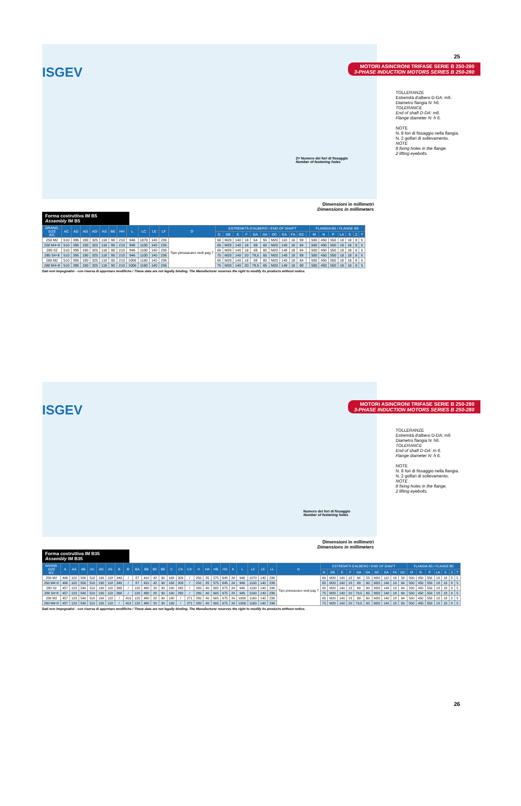25
ISGEV
Z= Numero dei fori di fissaggio
Number of fastening holes
MOTORI ASINCRONI TRIFASE SERIE B 250-280
3-PHASE INDUCTION MOTORS SERIES B 250-280
TOLLERANZE
Estremità d'albero D-DA: m6.
Diametro flangia N: h6.
TOLERANCE
End of shaft D-DA: m6.
Flange diameter N: h 6.
NOTE
N. 8 fori di fissaggio nella flangia.
N. 2 golfari di sollevamento.
NOTE
8 fixing holes in the flange.
2 lifting eyebolts.
Dimensioni in millimetri
Dimensions in millimeters
Forma costruttiva IM B5
Assembly IM B5
| GRAND. SIZE IEC | AC | AD | AG | AG' | AS | BE | HH | L | LC | LE | LF | O | ESTREMITÀ D'ALBERO / END OF SHAFT | | | | | | | | | | | FLANGIA B5 / FLANGE B5 | | | | | | |
| --- | --- | --- | --- | --- | --- | --- | --- | --- | --- | --- | --- | --- | --- | --- | --- | --- | --- | --- | --- | --- | --- | --- | --- | --- | --- | --- | --- | --- | --- | --- |
| | | | | | | | | | | | | | D | DB | E | F | GA | DA | DC | EA | FA | GC | | M | N | P | LA | S | Z | T |
| 250 M2 | 510 | 395 | 190 | 325 | 118 | 90 | 210 | 946 | 1070 | 140 | 236 | Tipo pressacavo vedi pag 7 | 60 | M20 | 140 | 18 | 64 | 55 | M20 | 110 | 16 | 59 | | 500 | 450 | 550 | 18 | 18 | 8 | 5 |
| 250 M4÷8 | 510 | 395 | 190 | 325 | 118 | 90 | 210 | 946 | 1100 | 140 | 236 | | 65 | M20 | 140 | 18 | 69 | 60 | M20 | 140 | 18 | 64 | | 500 | 450 | 550 | 18 | 18 | 8 | 5 |
| 280 S2 | 510 | 395 | 190 | 325 | 118 | 90 | 210 | 946 | 1100 | 140 | 236 | | 65 | M20 | 140 | 18 | 69 | 60 | M20 | 140 | 18 | 64 | | 500 | 450 | 550 | 18 | 18 | 8 | 5 |
| 280 S4÷8 | 510 | 395 | 190 | 325 | 118 | 90 | 210 | 946 | 1100 | 140 | 236 | | 75 | M20 | 140 | 20 | 79,5 | 65 | M20 | 140 | 18 | 69 | | 500 | 450 | 550 | 18 | 18 | 8 | 5 |
| 280 M2 | 510 | 395 | 190 | 325 | 118 | 90 | 210 | 1006 | 1160 | 140 | 236 | | 65 | M20 | 140 | 18 | 69 | 60 | M20 | 140 | 18 | 64 | | 500 | 450 | 550 | 18 | 18 | 8 | 5 |
| 280 M4÷8 | 510 | 395 | 190 | 325 | 118 | 90 | 210 | 1006 | 1160 | 140 | 236 | | 75 | M20 | 140 | 20 | 79,5 | 65 | M20 | 140 | 18 | 69 | | 500 | 450 | 550 | 18 | 18 | 8 | 5 |
Dati non impegnativi - con riserva di apportare modifiche / These data are not legally binding. The Manufacturer reserves the right to modify its products without notice.
ISGEV
Numero dei fori di fissaggio
Number of fastening holes
MOTORI ASINCRONI TRIFASE SERIE B 250-280
3-PHASE INDUCTION MOTORS SERIES B 250-280
TOLLERANZE
Estremità d'albero D-DA; m6
Diametro flangia N: h6.
TOLERANCE
End of shaft D-DA: m 6.
Flange diameter N: h 6.
NOTE
N. 8 fori di fissaggio nella flangia.
N. 2 golfari di sollevamento.
NOTE
8 fixing holes in the flange.
2 lifting eyebolts.
Dimensioni in millimetri
Dimensions in millimeters
Forma costruttiva IM B35
Assembly IM B35
| GRAND. SIZE IEC | A | AA | AB | AC | AG | AS | B | B' | BA | BB | BC | BE | C | CA | CA' | H | HA | HB | HD | K | L | LC | LE | LL | O | ESTREMITÀ D'ALBERO / END OF SHAFT | | | | | | | | | | FLANGIA B5 / FLANGE B5 | | | | | | |
| --- | --- | --- | --- | --- | --- | --- | --- | --- | --- | --- | --- | --- | --- | --- | --- | --- | --- | --- | --- | --- | --- | --- | --- | --- | --- | --- | --- | --- | --- | --- | --- | --- | --- | --- | --- | --- | --- | --- | --- | --- | --- | --- |
| | | | | | | | | | | | | | | | | | | | | | | | | | | D | DB | E | F | GA | DA | DC | EA | FA | GC | M | N | P | LA | S | Z | T |
| 250 M2 | 406 | 102 | 500 | 510 | 190 | 118 | 349 | / | 87 | 410 | 42 | 90 | 168 | 303 | / | 250 | 35 | 575 | 645 | 24 | 946 | 1070 | 140 | 236 | Tipo pressacavo vedi pag 7 | 60 | M20 | 140 | 18 | 64 | 55 | M20 | 110 | 16 | 59 | 500 | 450 | 550 | 18 | 18 | 8 | 5 |
| 250 M4÷8 | 406 | 102 | 500 | 510 | 190 | 118 | 349 | / | 87 | 410 | 42 | 90 | 168 | 303 | / | 250 | 35 | 575 | 645 | 24 | 946 | 1100 | 140 | 236 | | 65 | M20 | 140 | 18 | 69 | 60 | M20 | 140 | 18 | 64 | 500 | 450 | 550 | 18 | 18 | 8 | 5 |
| 280 S2 | 457 | 123 | 540 | 510 | 190 | 118 | 368 | / | 120 | 480 | 20 | 90 | 190 | 262 | / | 280 | 40 | 605 | 675 | 24 | 946 | 1100 | 140 | 236 | | 65 | M20 | 140 | 18 | 69 | 60 | M20 | 140 | 18 | 64 | 500 | 450 | 550 | 18 | 18 | 8 | 5 |
| 280 S4÷8 | 457 | 123 | 540 | 510 | 190 | 118 | 368 | / | 120 | 480 | 20 | 90 | 190 | 262 | / | 280 | 40 | 605 | 675 | 24 | 946 | 1100 | 140 | 236 | | 75 | M20 | 140 | 20 | 79,5 | 65 | M20 | 140 | 18 | 69 | 500 | 450 | 550 | 18 | 18 | 8 | 5 |
| 280 M2 | 457 | 123 | 540 | 510 | 190 | 118 | / | 419 | 120 | 480 | 20 | 90 | 190 | / | 271 | 280 | 40 | 605 | 675 | 24 | 1006 | 1160 | 140 | 236 | | 65 | M20 | 140 | 18 | 69 | 60 | M20 | 140 | 18 | 64 | 500 | 450 | 550 | 18 | 18 | 8 | 5 |
| 280 M4÷8 | 457 | 123 | 540 | 510 | 190 | 118 | / | 419 | 120 | 480 | 20 | 90 | 190 | / | 271 | 280 | 40 | 605 | 675 | 24 | 1006 | 1160 | 140 | 236 | | 75 | M20 | 140 | 20 | 79,5 | 65 | M20 | 140 | 18 | 69 | 500 | 450 | 550 | 18 | 18 | 8 | 5 |
Dati non impegnativi - con riserva di apportare modifiche / These data are not legally binding. The Manufacturer reserves the right to modify its products without notice.
26